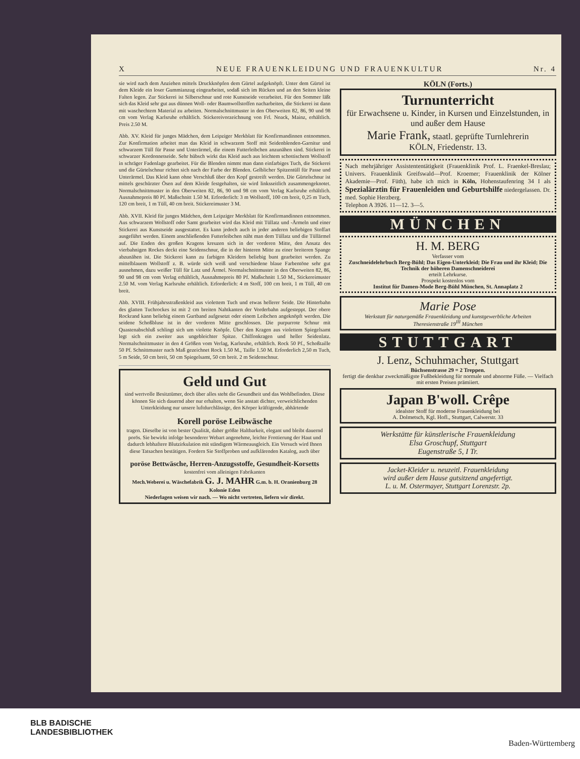X NEUE FRAUENKLEIDUNG UND FRAUENKULTUR Nr. 4
sie wird nach dem Anziehen mittels Druckknöpfen dem Gürtel aufgeknöpft. Unter dem Gürtel ist dem Kleide ein loser Gummianzug eingearbeitet, sodaß sich im Rücken und an den Seiten kleine Falten legen. Zur Stickerei ist Silberschnur und rote Kunstseide verarbeitet. Für den Sommer läßt sich das Kleid sehr gut aus dünnen Woll- oder Baumwollstoffen nacharbeiten, die Stickerei ist dann mit waschechtem Material zu arbeiten. Normalschnittmuster in den Oberweiten 82, 86, 90 und 98 cm vom Verlag Karlsruhe erhältlich. Stickereivorzeichnung von Frl. Noack, Mainz, erhältlich. Preis 2.50 M.
Abb. XV. Kleid für junges Mädchen, dem Leipziger Merkblatt für Konfirmandinnen entnommen. Zur Konfirmation arbeitet man das Kleid in schwarzem Stoff mit Seidenblenden-Garnitur und schwarzem Tüll für Passe und Unterärmel, die einem Futterleibchen anzunähen sind. Stickerei in schwarzer Kordonnetseide. Sehr hübsch wirkt das Kleid auch aus leichtem schottischem Wollstoff in schräger Fadenlage gearbeitet. Für die Blenden nimmt man dann einfarbiges Tuch, die Stickerei und die Gürtelschnur richtet sich nach der Farbe der Blenden. Gelblicher Spitzentüll für Passe und Unterärmel. Das Kleid kann ohne Verschluß über den Kopf gestreift werden. Die Gürtelschnur ist mittels geschürzter Ösen auf dem Kleide festgehalten, sie wird linksseitlich zusammengeknotet. Normalschnittmuster in den Oberweiten 82, 86, 90 und 98 cm vom Verlag Karlsruhe erhältlich. Ausnahmepreis 80 Pf. Maßschnitt 1.50 M. Erforderlich: 3 m Wollstoff, 100 cm breit, 0,25 m Tuch, 120 cm breit, 1 m Tüll, 40 cm breit. Stickereimuster 3 M.
Abb. XVII. Kleid für junges Mädchen, dem Leipziger Merkblatt für Konfirmandinnen entnommen. Aus schwarzem Wollstoff oder Samt gearbeitet wird das Kleid mit Tüllatz und -Ärmeln und einer Stickerei aus Kunstseide ausgestattet. Es kann jedoch auch in jeder anderen beliebigen Stoffart ausgeführt werden. Einem anschließenden Futterleibchen näht man dem Tüllatz und die Tüllärmel auf. Die Enden des großen Kragens kreuzen sich in der vorderen Mitte, den Ansatz des vierbahnigen Rockes deckt eine Seidenschnur, die in der hinteren Mitte zu einer breiteren Spange abzunähen ist. Die Stickerei kann zu farbigen Kleidern beliebig bunt gearbeitet werden. Zu mittelblauem Wollstoff z. B. würde sich weiß und verschiedene blaue Farbentöne sehr gut ausnehmen, dazu weißer Tüll für Latz und Ärmel. Normalschnittmuster in den Oberweiten 82, 86, 90 und 98 cm vom Verlag erhältlich, Ausnahmepreis 80 Pf. Maßschnitt 1.50 M., Stickereimuster 2.50 M. vom Verlag Karlsruhe erhältlich. Erforderlich: 4 m Stoff, 100 cm breit, 1 m Tüll, 40 cm breit.
Abb. XVIII. Frühjahrsstraßenkleid aus violettem Tuch und etwas hellerer Seide. Die Hinterbahn des glatten Tuchrockes ist mit 2 cm breiten Nahtkanten der Vorderbahn aufgesteppt. Der obere Rockrand kann beliebig einem Gurtband aufgesetzt oder einem Leibchen angeknöpft werden. Die seidene Schoßbluse ist in der vorderen Mitte geschlossen. Die purpurrote Schnur mit Quastenabschluß schlingt sich um violette Knöpfe. Über den Kragen aus violettem Spiegelsamt legt sich ein zweiter aus ungebleichter Spitze. Chiffonkragen und heller Seidenlatz. Normalschnittmuster in den 4 Größen vom Verlag, Karlsruhe, erhältlich. Rock 50 Pf., Schoßtaille 50 Pf. Schnittmuster nach Maß gezeichnet Rock 1.50 M., Taille 1.50 M. Erforderlich 2,50 m Tuch, 5 m Seide, 50 cm breit, 50 cm Spiegelsamt, 50 cm breit. 2 m Seidenschnur.
Geld und Gut
sind wertvolle Besitztümer, doch über alles steht die Gesundheit und das Wohlbefinden. Diese können Sie sich dauernd aber nur erhalten, wenn Sie anstatt dichter, verweichlichenden Unterkleidung nur unsere luftdurchlässige, den Körper kräftigende, abhärtende
Korell poröse Leibwäsche
tragen. Dieselbe ist von bester Qualität, daher größte Haltbarkeit, elegant und bleibt dauernd porös. Sie bewirkt infolge besonderer Webart angenehme, leichte Frottierung der Haut und dadurch lebhaftere Blutzirkulation mit ständigem Wärmeausgleich. Ein Versuch wird Ihnen diese Tatsachen bestätigen. Fordern Sie Stoffproben und aufklärenden Katalog, auch über
poröse Bettwäsche, Herren-Anzugsstoffe, Gesundheit-Korsetts
kostenfrei vom alleinigen Fabrikanten
Mech.Weberei u. Wäschefabrik G. J. MAHR G.m. b. H. Oranienburg 28 Kolonie Eden
Niederlagen weisen wir nach. — Wo nicht vertreten, liefern wir direkt.
KÖLN (Forts.)
Turnunterricht
für Erwachsene u. Kinder, in Kursen und Einzelstunden, in und außer dem Hause
Marie Frank, staatl. geprüfte Turnlehrerin
KÖLN, Friedenstr. 13.
Nach mehrjähriger Assistententätigkeit (Frauenklinik Prof. L. Fraenkel-Breslau; Univers. Frauenklinik Greifswald—Prof. Kroemer; Frauenklinik der Kölner Akademie—Prof. Füth), habe ich mich in Köln, Hohenstaufenring 34 I als Spezialärztin für Frauenleiden und Geburtshilfe niedergelassen. Dr. med. Sophie Herzberg.
Telephon A 3926. 11—12. 3—5.
MÜNCHEN
H. M. BERG
Verfasser vom
Zuschneidelehrbuch Berg-Bühl; Das Eigen-Unterkleid; Die Frau und ihr Kleid; Die Technik der höheren Damenschneiderei
erteilt Lehrkurse.
Prospekt kostenlos vom
Institut für Damen-Mode Berg-Bühl München, St. Annaplatz 2
Marie Pose
Werkstatt für naturgemäße Frauenkleidung und kunstgewerbliche Arbeiten
Theresienstraße 19<sup>III</sup> München
STUTTGART
J. Lenz, Schuhmacher, Stuttgart
Büchsenstrasse 29 = 2 Treppen.
fertigt die denkbar zweckmäßigste Fußbekleidung für normale und abnorme Füße. — Vielfach mit ersten Preisen prämiiert.
Japan B'woll. Crêpe
idealster Stoff für moderne Frauenkleidung bei
A. Dolmetsch, Kgl. Hofl., Stuttgart, Calwerstr. 33
Werkstätte für künstlerische Frauenkleidung
Elsa Groschupf, Stuttgart
Eugenstraße 5, I Tr.
Jacket-Kleider u. neuzeitl. Frauenkleidung
wird außer dem Hause gutsitzend angefertigt.
L. u. M. Ostermayer, Stuttgart Lorenzstr. 2p.
BLB BADISCHE
LANDESBIBLIOTHEK
Baden-Württemberg